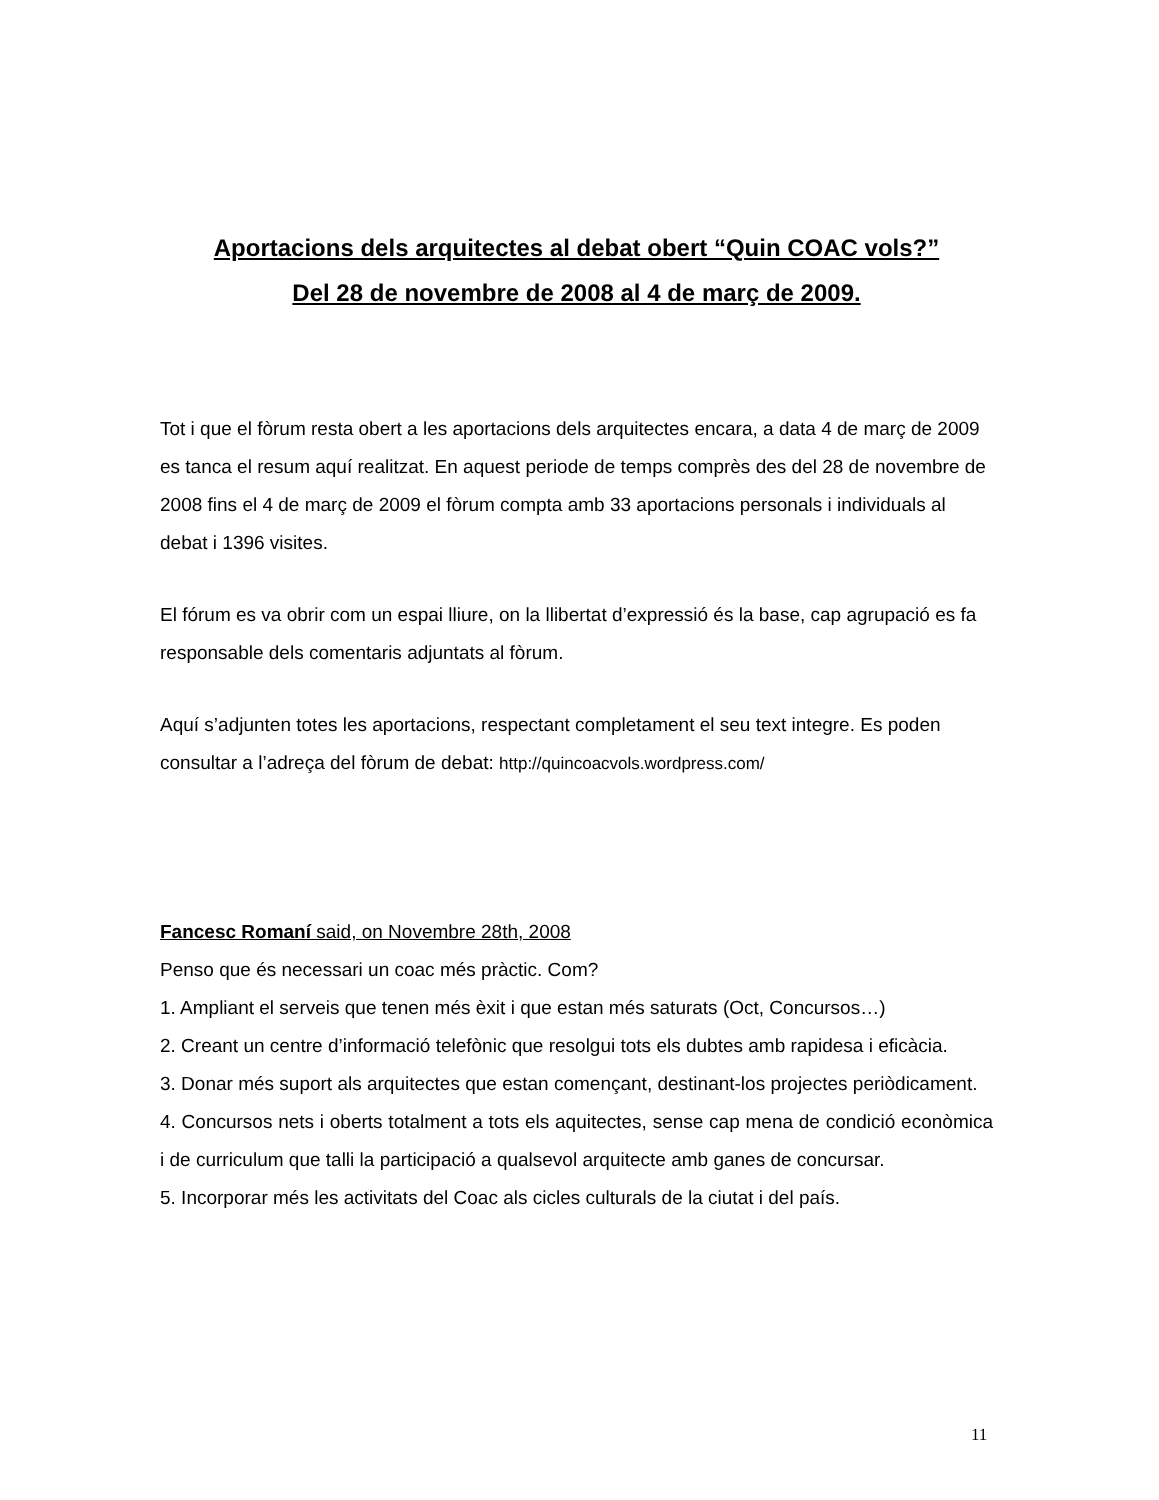Aportacions dels arquitectes al debat obert “Quin COAC vols?”
Del 28 de novembre de 2008 al 4 de març de 2009.
Tot i que el fòrum resta obert a les aportacions dels arquitectes encara, a data 4 de març de 2009 es tanca el resum aquí realitzat. En aquest periode de temps comprès des del 28 de novembre de 2008 fins el 4 de març de 2009 el fòrum compta amb 33 aportacions personals i individuals al debat i 1396 visites.
El fórum es va obrir com un espai lliure, on la llibertat d’expressió és la base, cap agrupació es fa responsable dels comentaris adjuntats al fòrum.
Aquí s’adjunten totes les aportacions, respectant completament el seu text integre. Es poden consultar a l’adreça del fòrum de debat: http://quincoacvols.wordpress.com/
Fancesc Romaní said, on Novembre 28th, 2008
Penso que és necessari un coac més pràctic. Com?
1. Ampliant el serveis que tenen més èxit i que estan més saturats (Oct, Concursos…)
2. Creant un centre d’informació telefònic que resolgui tots els dubtes amb rapidesa i eficàcia.
3. Donar més suport als arquitectes que estan començant, destinant-los projectes periòdicament.
4. Concursos nets i oberts totalment a tots els aquitectes, sense cap mena de condició econòmica i de curriculum que talli la participació a qualsevol arquitecte amb ganes de concursar.
5. Incorporar més les activitats del Coac als cicles culturals de la ciutat i del país.
11